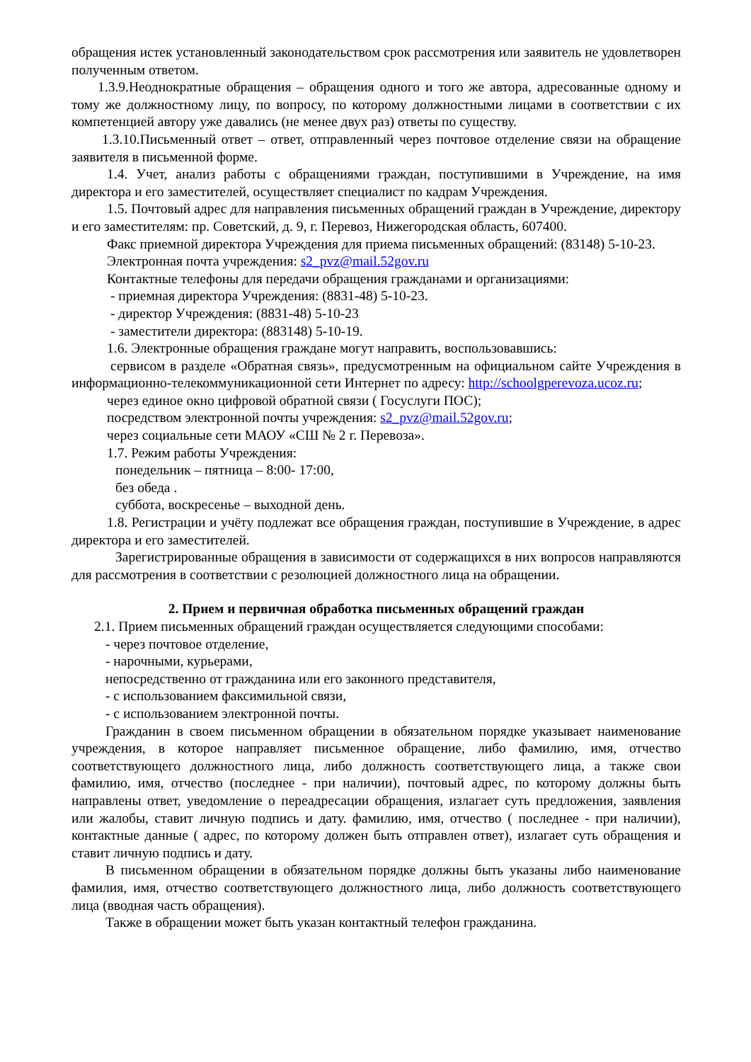обращения истек установленный законодательством срок рассмотрения или заявитель не удовлетворен полученным ответом.
1.3.9.Неоднократные обращения – обращения одного и того же автора, адресованные одному и тому же должностному лицу, по вопросу, по которому должностными лицами в соответствии с их компетенцией автору уже давались (не менее двух раз) ответы по существу.
1.3.10.Письменный ответ – ответ, отправленный через почтовое отделение связи на обращение заявителя в письменной форме.
1.4. Учет, анализ работы с обращениями граждан, поступившими в Учреждение, на имя директора и его заместителей, осуществляет специалист по кадрам Учреждения.
1.5. Почтовый адрес для направления письменных обращений граждан в Учреждение, директору и его заместителям: пр. Советский, д. 9, г. Перевоз, Нижегородская область, 607400.
Факс приемной директора Учреждения для приема письменных обращений: (83148) 5-10-23.
Электронная почта учреждения: s2_pvz@mail.52gov.ru
Контактные телефоны для передачи обращения гражданами и организациями:
- приемная директора Учреждения: (8831-48) 5-10-23.
- директор Учреждения: (8831-48) 5-10-23
- заместители директора: (883148) 5-10-19.
1.6. Электронные обращения граждане могут направить, воспользовавшись:
сервисом в разделе «Обратная связь», предусмотренным на официальном сайте Учреждения в информационно-телекоммуникационной сети Интернет по адресу: http://schoolgperevoza.ucoz.ru;
через единое окно цифровой обратной связи ( Госуслуги ПОС);
посредством электронной почты учреждения: s2_pvz@mail.52gov.ru;
через социальные сети МАОУ «СШ № 2 г. Перевоза».
1.7. Режим работы Учреждения:
понедельник – пятница – 8:00- 17:00,
без обеда .
суббота, воскресенье – выходной день.
1.8. Регистрации и учёту подлежат все обращения граждан, поступившие в Учреждение, в адрес директора и его заместителей.
Зарегистрированные обращения в зависимости от содержащихся в них вопросов направляются для рассмотрения в соответствии с резолюцией должностного лица на обращении.
2. Прием и первичная обработка письменных обращений граждан
2.1. Прием письменных обращений граждан осуществляется следующими способами:
- через почтовое отделение,
- нарочными, курьерами,
непосредственно от гражданина или его законного представителя,
- с использованием факсимильной связи,
- с использованием электронной почты.
Гражданин в своем письменном обращении в обязательном порядке указывает наименование учреждения, в которое направляет письменное обращение, либо фамилию, имя, отчество соответствующего должностного лица, либо должность соответствующего лица, а также свои фамилию, имя, отчество (последнее - при наличии), почтовый адрес, по которому должны быть направлены ответ, уведомление о переадресации обращения, излагает суть предложения, заявления или жалобы, ставит личную подпись и дату. фамилию, имя, отчество ( последнее - при наличии), контактные данные ( адрес, по которому должен быть отправлен ответ), излагает суть обращения и ставит личную подпись и дату.
В письменном обращении в обязательном порядке должны быть указаны либо наименование фамилия, имя, отчество соответствующего должностного лица, либо должность соответствующего лица (вводная часть обращения).
Также в обращении может быть указан контактный телефон гражданина.